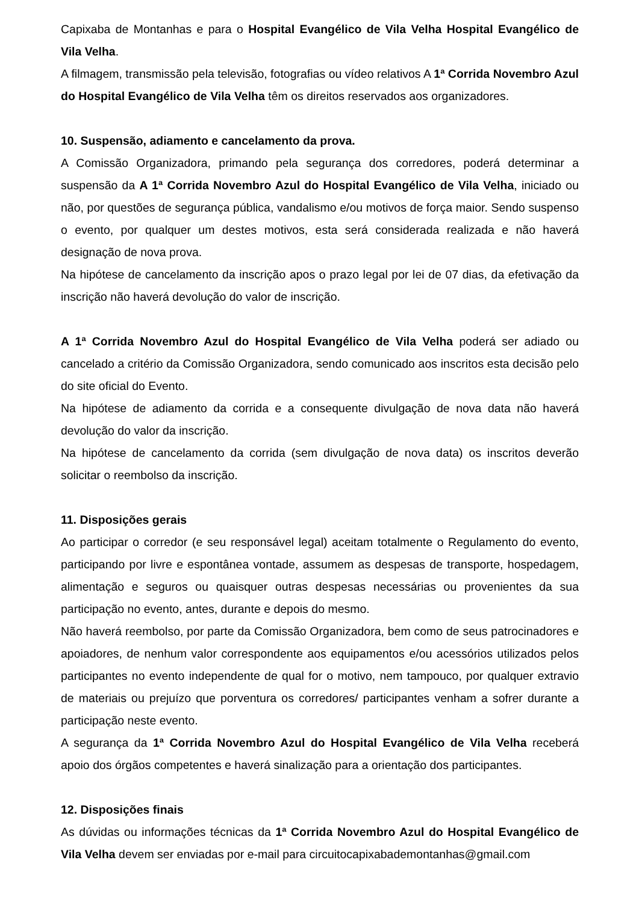Capixaba de Montanhas e para o Hospital Evangélico de Vila Velha Hospital Evangélico de Vila Velha.
A filmagem, transmissão pela televisão, fotografias ou vídeo relativos A 1ª Corrida Novembro Azul do Hospital Evangélico de Vila Velha têm os direitos reservados aos organizadores.
10. Suspensão, adiamento e cancelamento da prova.
A Comissão Organizadora, primando pela segurança dos corredores, poderá determinar a suspensão da A 1ª Corrida Novembro Azul do Hospital Evangélico de Vila Velha, iniciado ou não, por questões de segurança pública, vandalismo e/ou motivos de força maior. Sendo suspenso o evento, por qualquer um destes motivos, esta será considerada realizada e não haverá designação de nova prova.
Na hipótese de cancelamento da inscrição apos o prazo legal por lei de 07 dias, da efetivação da inscrição não haverá devolução do valor de inscrição.
A 1ª Corrida Novembro Azul do Hospital Evangélico de Vila Velha poderá ser adiado ou cancelado a critério da Comissão Organizadora, sendo comunicado aos inscritos esta decisão pelo do site oficial do Evento.
Na hipótese de adiamento da corrida e a consequente divulgação de nova data não haverá devolução do valor da inscrição.
Na hipótese de cancelamento da corrida (sem divulgação de nova data) os inscritos deverão solicitar o reembolso da inscrição.
11. Disposições gerais
Ao participar o corredor (e seu responsável legal) aceitam totalmente o Regulamento do evento, participando por livre e espontânea vontade, assumem as despesas de transporte, hospedagem, alimentação e seguros ou quaisquer outras despesas necessárias ou provenientes da sua participação no evento, antes, durante e depois do mesmo.
Não haverá reembolso, por parte da Comissão Organizadora, bem como de seus patrocinadores e apoiadores, de nenhum valor correspondente aos equipamentos e/ou acessórios utilizados pelos participantes no evento independente de qual for o motivo, nem tampouco, por qualquer extravio de materiais ou prejuízo que porventura os corredores/ participantes venham a sofrer durante a participação neste evento.
A segurança da 1ª Corrida Novembro Azul do Hospital Evangélico de Vila Velha receberá apoio dos órgãos competentes e haverá sinalização para a orientação dos participantes.
12. Disposições finais
As dúvidas ou informações técnicas da 1ª Corrida Novembro Azul do Hospital Evangélico de Vila Velha devem ser enviadas por e-mail para circuitocapixabademontanhas@gmail.com